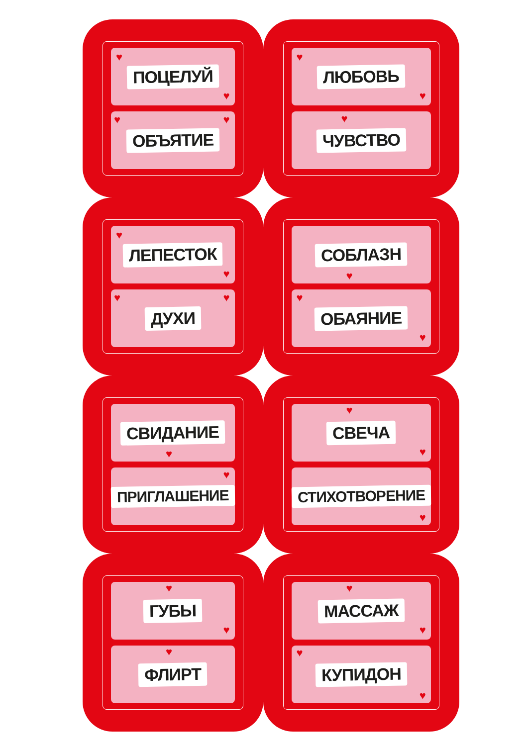♥
ПОЦЕЛУЙ
♥
♥
ОБЪЯТИЕ
♥
♥
ЛЮБОВЬ
♥
♥
ЧУВСТВО
♥
ЛЕПЕСТОК
♥
♥
ДУХИ
♥
СОБЛАЗН
♥
♥
ОБАЯНИЕ
♥
СВИДАНИЕ
♥
ПРИГЛАШЕНИЕ
♥
♥
СВЕЧА
♥
СТИХОТВОРЕНИЕ
♥
♥
ГУБЫ
♥
♥
ФЛИРТ
♥
МАССАЖ
♥
♥
КУПИДОН
♥